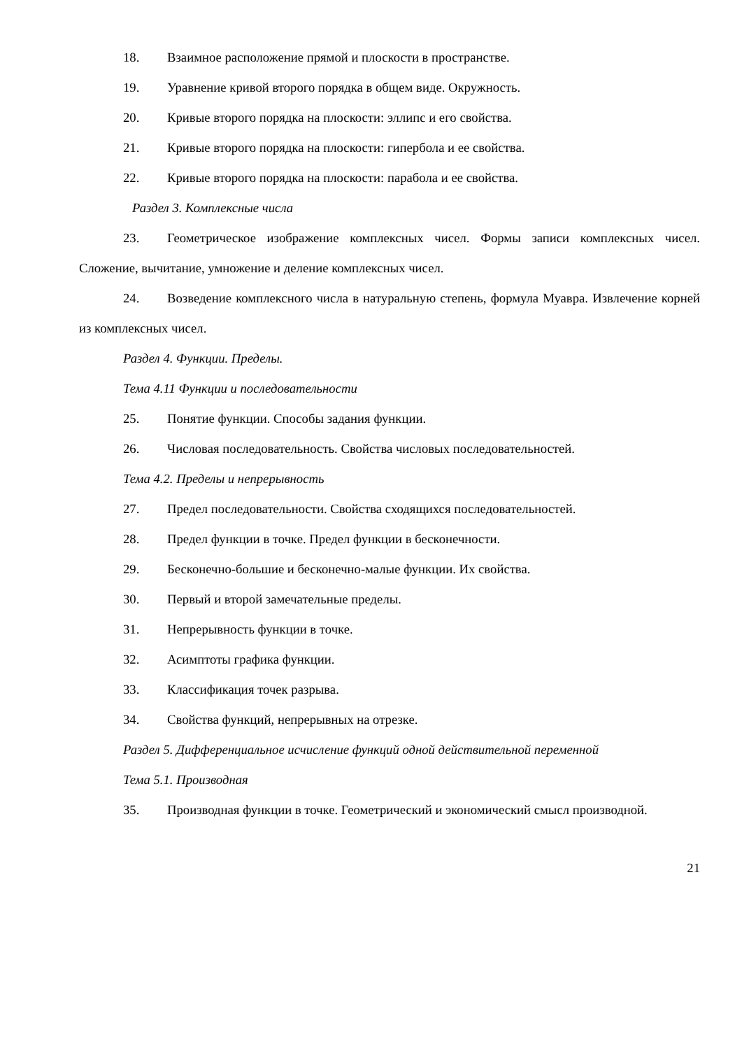18. Взаимное расположение прямой и плоскости в пространстве.
19. Уравнение кривой второго порядка в общем виде. Окружность.
20. Кривые второго порядка на плоскости: эллипс и его свойства.
21. Кривые второго порядка на плоскости: гипербола и ее свойства.
22. Кривые второго порядка на плоскости: парабола и ее свойства.
Раздел 3. Комплексные числа
23. Геометрическое изображение комплексных чисел. Формы записи комплексных чисел. Сложение, вычитание, умножение и деление комплексных чисел.
24. Возведение комплексного числа в натуральную степень, формула Муавра. Извлечение корней из комплексных чисел.
Раздел 4. Функции. Пределы.
Тема 4.11 Функции и последовательности
25. Понятие функции. Способы задания функции.
26. Числовая последовательность. Свойства числовых последовательностей.
Тема 4.2. Пределы и непрерывность
27. Предел последовательности. Свойства сходящихся последовательностей.
28. Предел функции в точке. Предел функции в бесконечности.
29. Бесконечно-большие и бесконечно-малые функции. Их свойства.
30. Первый и второй замечательные пределы.
31. Непрерывность функции в точке.
32. Асимптоты графика функции.
33. Классификация точек разрыва.
34. Свойства функций, непрерывных на отрезке.
Раздел 5. Дифференциальное исчисление функций одной действительной переменной
Тема 5.1. Производная
35. Производная функции в точке. Геометрический и экономический смысл производной.
21